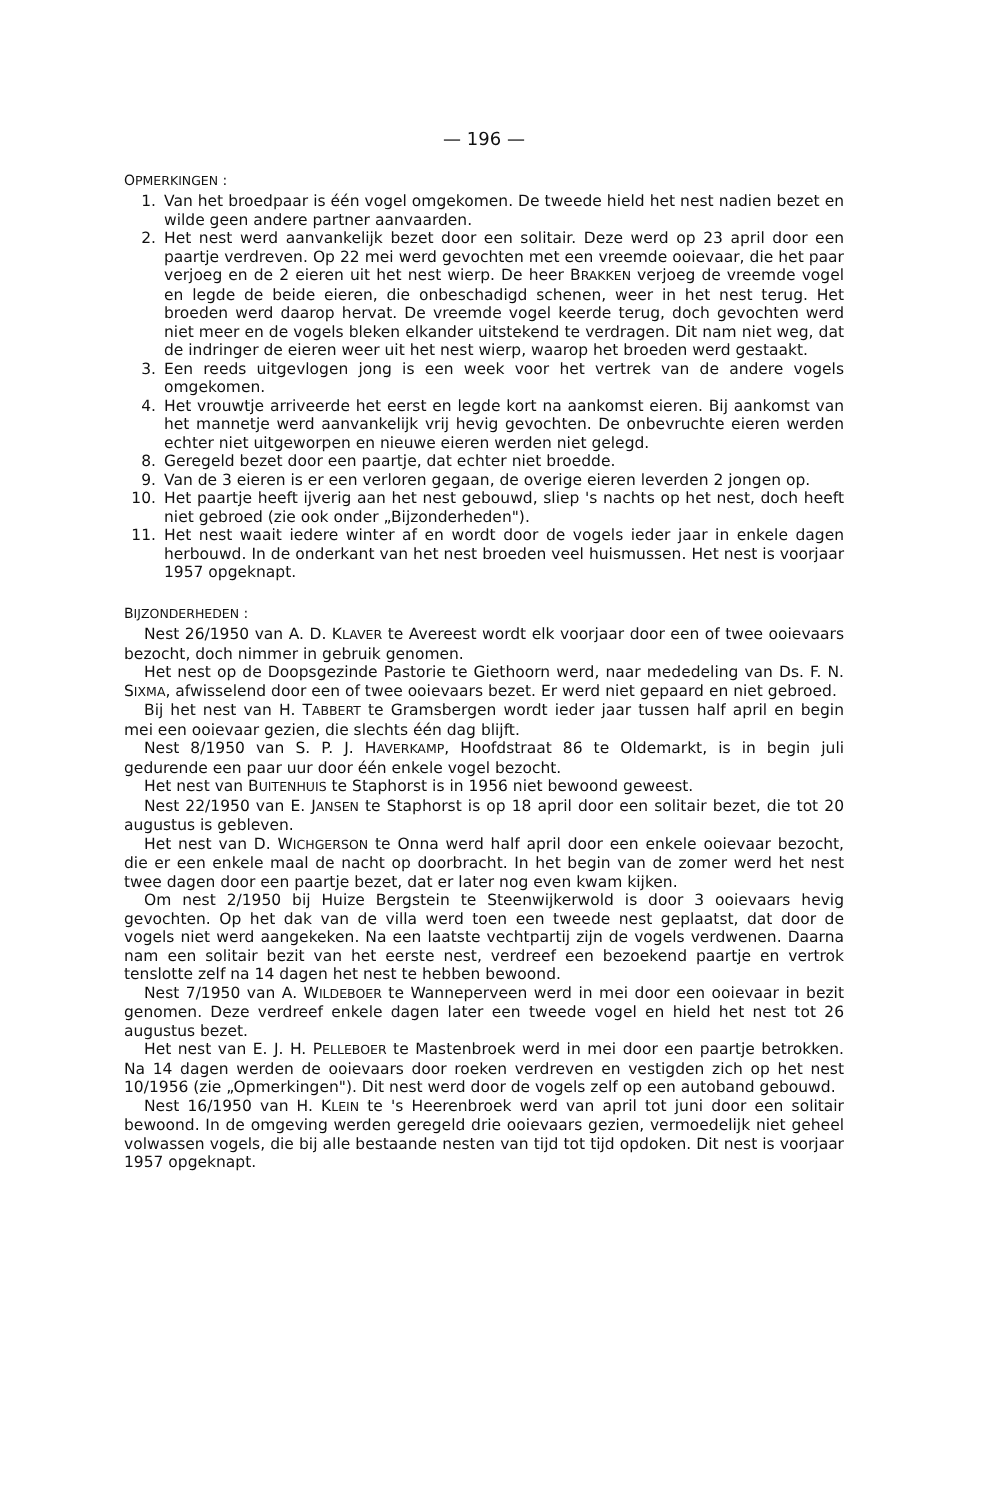— 196 —
OPMERKINGEN :
1. Van het broedpaar is één vogel omgekomen. De tweede hield het nest nadien bezet en wilde geen andere partner aanvaarden.
2. Het nest werd aanvankelijk bezet door een solitair. Deze werd op 23 april door een paartje verdreven. Op 22 mei werd gevochten met een vreemde ooievaar, die het paar verjoeg en de 2 eieren uit het nest wierp. De heer BRAKKEN verjoeg de vreemde vogel en legde de beide eieren, die onbeschadigd schenen, weer in het nest terug. Het broeden werd daarop hervat. De vreemde vogel keerde terug, doch gevochten werd niet meer en de vogels bleken elkander uitstekend te verdragen. Dit nam niet weg, dat de indringer de eieren weer uit het nest wierp, waarop het broeden werd gestaakt.
3. Een reeds uitgevlogen jong is een week voor het vertrek van de andere vogels omgekomen.
4. Het vrouwtje arriveerde het eerst en legde kort na aankomst eieren. Bij aankomst van het mannetje werd aanvankelijk vrij hevig gevochten. De onbevruchte eieren werden echter niet uitgeworpen en nieuwe eieren werden niet gelegd.
8. Geregeld bezet door een paartje, dat echter niet broedde.
9. Van de 3 eieren is er een verloren gegaan, de overige eieren leverden 2 jongen op.
10. Het paartje heeft ijverig aan het nest gebouwd, sliep 's nachts op het nest, doch heeft niet gebroed (zie ook onder „Bijzonderheden").
11. Het nest waait iedere winter af en wordt door de vogels ieder jaar in enkele dagen herbouwd. In de onderkant van het nest broeden veel huismussen. Het nest is voorjaar 1957 opgeknapt.
BIJZONDERHEDEN :
Nest 26/1950 van A. D. KLAVER te Avereest wordt elk voorjaar door een of twee ooievaars bezocht, doch nimmer in gebruik genomen.
Het nest op de Doopsgezinde Pastorie te Giethoorn werd, naar mededeling van Ds. F. N. SIXMA, afwisselend door een of twee ooievaars bezet. Er werd niet gepaard en niet gebroed.
Bij het nest van H. TABBERT te Gramsbergen wordt ieder jaar tussen half april en begin mei een ooievaar gezien, die slechts één dag blijft.
Nest 8/1950 van S. P. J. HAVERKAMP, Hoofdstraat 86 te Oldemarkt, is in begin juli gedurende een paar uur door één enkele vogel bezocht.
Het nest van BUITENHUIS te Staphorst is in 1956 niet bewoond geweest.
Nest 22/1950 van E. JANSEN te Staphorst is op 18 april door een solitair bezet, die tot 20 augustus is gebleven.
Het nest van D. WICHGERSON te Onna werd half april door een enkele ooievaar bezocht, die er een enkele maal de nacht op doorbracht. In het begin van de zomer werd het nest twee dagen door een paartje bezet, dat er later nog even kwam kijken.
Om nest 2/1950 bij Huize Bergstein te Steenwijkerwold is door 3 ooievaars hevig gevochten. Op het dak van de villa werd toen een tweede nest geplaatst, dat door de vogels niet werd aangekeken. Na een laatste vechtpartij zijn de vogels verdwenen. Daarna nam een solitair bezit van het eerste nest, verdreef een bezoekend paartje en vertrok tenslotte zelf na 14 dagen het nest te hebben bewoond.
Nest 7/1950 van A. WILDEBOER te Wanneperveen werd in mei door een ooievaar in bezit genomen. Deze verdreef enkele dagen later een tweede vogel en hield het nest tot 26 augustus bezet.
Het nest van E. J. H. PELLEBOER te Mastenbroek werd in mei door een paartje betrokken. Na 14 dagen werden de ooievaars door roeken verdreven en vestigden zich op het nest 10/1956 (zie „Opmerkingen"). Dit nest werd door de vogels zelf op een autoband gebouwd.
Nest 16/1950 van H. KLEIN te 's Heerenbroek werd van april tot juni door een solitair bewoond. In de omgeving werden geregeld drie ooievaars gezien, vermoedelijk niet geheel volwassen vogels, die bij alle bestaande nesten van tijd tot tijd opdoken. Dit nest is voorjaar 1957 opgeknapt.